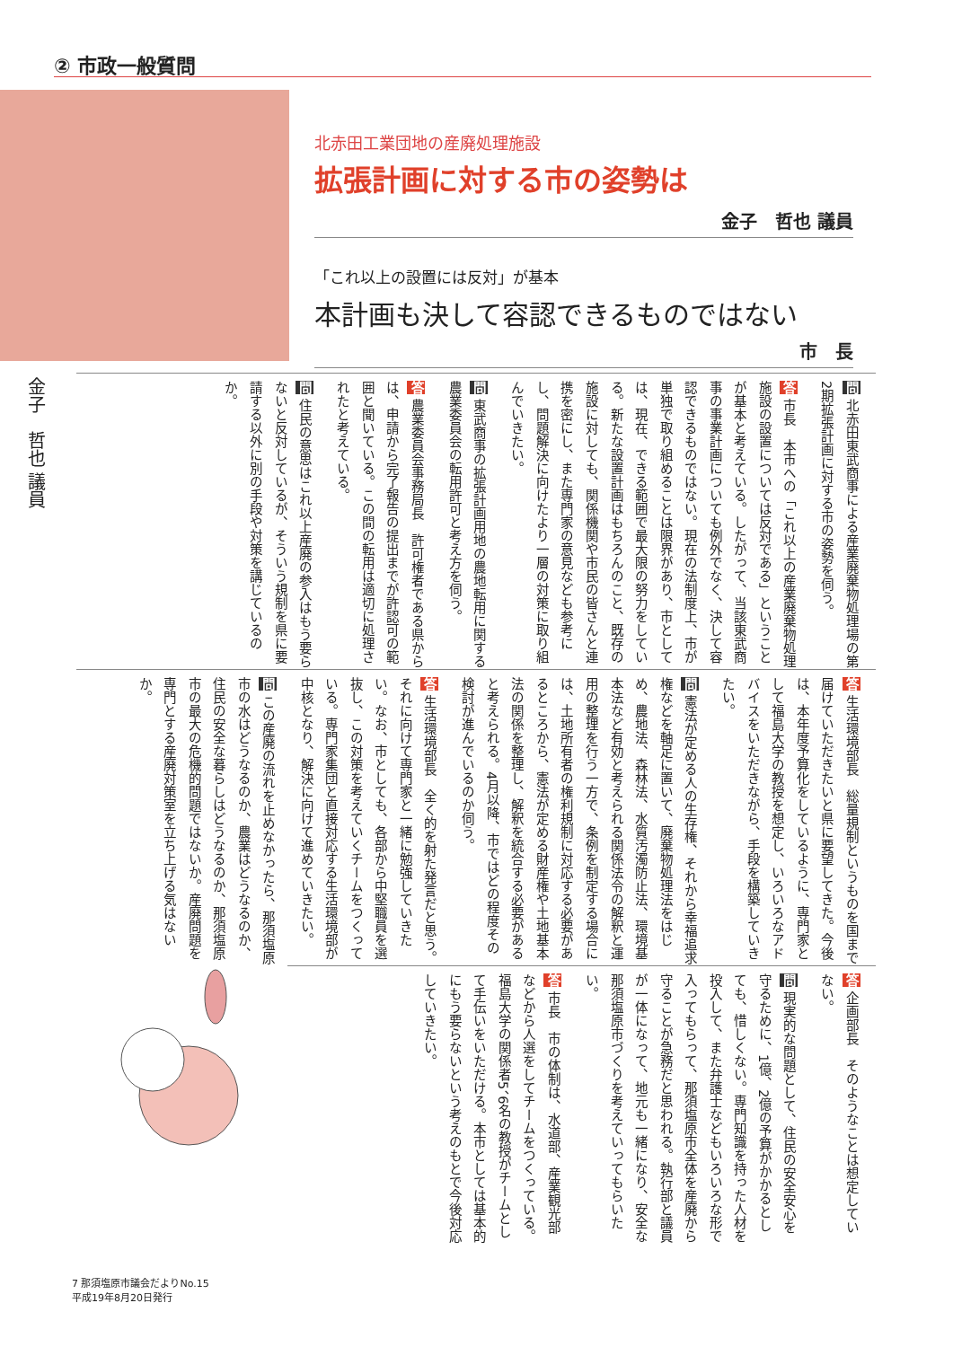② 市政一般質問
北赤田工業団地の産廃処理施設
拡張計画に対する市の姿勢は
金子　哲也 議員
「これ以上の設置には反対」が基本
本計画も決して容認できるものではない
市　長
金子　哲也 議員
問 北赤田東武商事による産業廃棄物処理場の第2期拡張計画に対する市の姿勢を伺う。
答 市長　本市への「これ以上の産業廃棄物処理施設の設置については反対である」ということが基本と考えている。したがって、当該東武商事の事業計画についても例外でなく、決して容認できるものではない。現在の法制度上、市が単独で取り組めることは限界があり、市としては、現在、できる範囲で最大限の努力をしている。新たな設置計画はもちろんのこと、既存の施設に対しても、関係機関や市民の皆さんと連携を密にし、また専門家の意見なども参考にし、問題解決に向けたより一層の対策に取り組んでいきたい。
問 東武商事の拡張計画用地の農地転用に関する農業委員会の転用許可と考え方を伺う。
答 農業委員会事務局長　許可権者である県からは、申請から完了報告の提出までが許認可の範囲と聞いている。この間の転用は適切に処理されたと考えている。
問 住民の意思はこれ以上産廃の参入はもう要らないと反対しているが、そういう規制を県に要請する以外に別の手段や対策を講じているのか。
答 生活環境部長　総量規制というものを国まで届けていただきたいと県に要望してきた。今後は、本年度予算化をしているように、専門家として福島大学の教授を想定し、いろいろなアドバイスをいただきながら、手段を構築していきたい。
問 憲法が定める人の生存権、それから幸福追求権などを軸足に置いて、廃棄物処理法をはじめ、農地法、森林法、水質汚濁防止法、環境基本法など有効と考えられる関係法令の解釈と運用の整理を行う一方で、条例を制定する場合には、土地所有者の権利規制に対応する必要があるところから、憲法が定める財産権や土地基本法の関係を整理し、解釈を統合する必要があると考えられる。4月以降、市ではどの程度その検討が進んでいるのか伺う。
答 生活環境部長　全く的を射た発言だと思う。それに向けて専門家と一緒に勉強していきたい。なお、市としても、各部から中堅職員を選抜し、この対策を考えていくチームをつくっている。専門家集団と直接対応する生活環境部が中核となり、解決に向けて進めていきたい。
問 この産廃の流れを止めなかったら、那須塩原市の水はどうなるのか、農業はどうなるのか、住民の安全な暮らしはどうなるのか、那須塩原市の最大の危機的問題ではないか。産廃問題を専門とする産廃対策室を立ち上げる気はないか。
答 企画部長　そのようなことは想定していない。
問 現実的な問題として、住民の安全安心を守るために、1億、2億の予算がかかるとしても、惜しくない。専門知識を持った人材を投入して、また弁護士などもいろいろな形で入ってもらって、那須塩原市全体を産廃から守ることが急務だと思われる。執行部と議員が一体になって、地元も一緒になり、安全な那須塩原市づくりを考えていってもらいたい。
答 市長　市の体制は、水道部、産業観光部などから人選をしてチームをつくっている。福島大学の関係者5、6名の教授がチームとして手伝いをいただける。本市としては基本的にもう要らないという考えのもとで今後対応していきたい。
7 那須塩原市議会だよりNo.15
平成19年8月20日発行